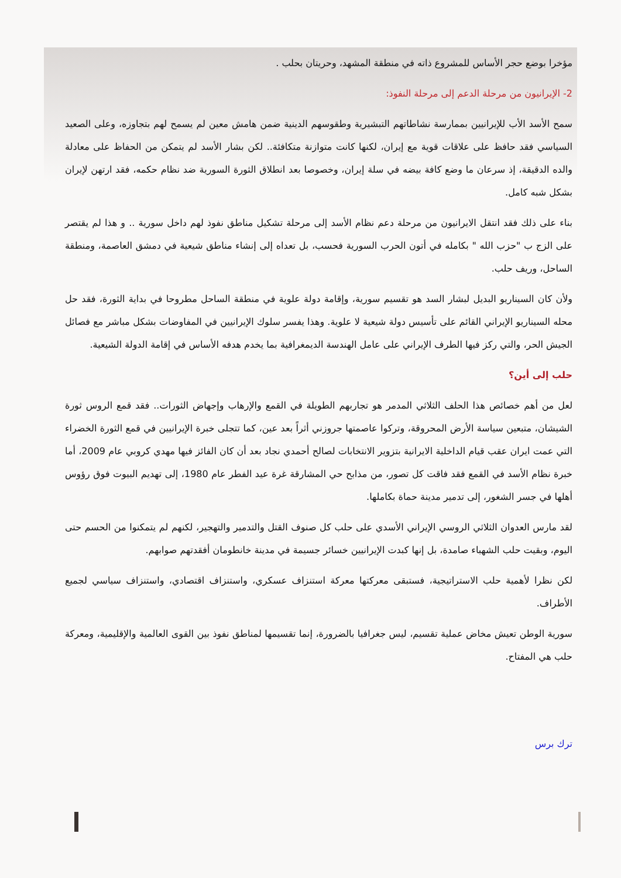مؤخرا بوضع حجر الأساس للمشروع ذاته في منطقة المشهد، وحريتان بحلب .
2- الإيرانيون من مرحلة الدعم إلى مرحلة النفوذ:
سمح الأسد الأب للإيرانيين بممارسة نشاطاتهم التبشيرية وطقوسهم الدينية ضمن هامش معين لم يسمح لهم بتجاوزه، وعلى الصعيد السياسي فقد حافظ على علاقات قوية مع إيران، لكنها كانت متوازنة متكافئة.. لكن بشار الأسد لم يتمكن من الحفاظ على معادلة والده الدقيقة، إذ سرعان ما وضع كافة بيضه في سلة إيران، وخصوصا بعد انطلاق الثورة السورية ضد نظام حكمه، فقد ارتهن لإيران بشكل شبه كامل.
بناء على ذلك فقد انتقل الايرانيون من مرحلة دعم نظام الأسد إلى مرحلة تشكيل مناطق نفوذ لهم داخل سورية .. و هذا لم يقتصر على الزج ب "حزب الله " بكامله في أتون الحرب السورية فحسب، بل تعداه إلى إنشاء مناطق شيعية في دمشق العاصمة، ومنطقة الساحل، وريف حلب.
ولأن كان السيناريو البديل لبشار السد هو تقسيم سورية، وإقامة دولة علوية في منطقة الساحل مطروحا في بداية الثورة، فقد حل محله السيناريو الإيراني القائم على تأسيس دولة شيعية لا علوية. وهذا يفسر سلوك الإيرانيين في المفاوضات بشكل مباشر مع فصائل الجيش الحر، والتي ركز فيها الطرف الإيراني على عامل الهندسة الديمغرافية بما يخدم هدفه الأساس في إقامة الدولة الشيعية.
حلب إلى أين؟
لعل من أهم خصائص هذا الحلف الثلاثي المدمر هو تجاربهم الطويلة في القمع والإرهاب وإجهاض الثورات.. فقد قمع الروس ثورة الشيشان، متبعين سياسة الأرض المحروقة، وتركوا عاصمتها جروزني أثراً بعد عين، كما تتجلى خبرة الإيرانيين في قمع الثورة الخضراء التي عمت ايران عقب قيام الداخلية الايرانية بتزوير الانتخابات لصالح أحمدي نجاد بعد أن كان الفائز فيها مهدي كروبي عام 2009، أما خبرة نظام الأسد في القمع فقد فاقت كل تصور، من مذابح حي المشارقة غرة عيد الفطر عام 1980، إلى تهديم البيوت فوق رؤوس أهلها في جسر الشغور، إلى تدمير مدينة حماة بكاملها.
لقد مارس العدوان الثلاثي الروسي الإيراني الأسدي على حلب كل صنوف القتل والتدمير والتهجير، لكنهم لم يتمكنوا من الحسم حتى اليوم، وبقيت حلب الشهباء صامدة، بل إنها كبدت الإيرانيين خسائر جسيمة في مدينة خانطومان أفقدتهم صوابهم.
لكن نظرا لأهمية حلب الاستراتيجية، فستبقى معركتها معركة استنزاف عسكري، واستنزاف اقتصادي، واستنزاف سياسي لجميع الأطراف.
سورية الوطن تعيش مخاض عملية تقسيم، ليس جغرافيا بالضرورة، إنما تقسيمها لمناطق نفوذ بين القوى العالمية والإقليمية، ومعركة حلب هي المفتاح.
ترك برس